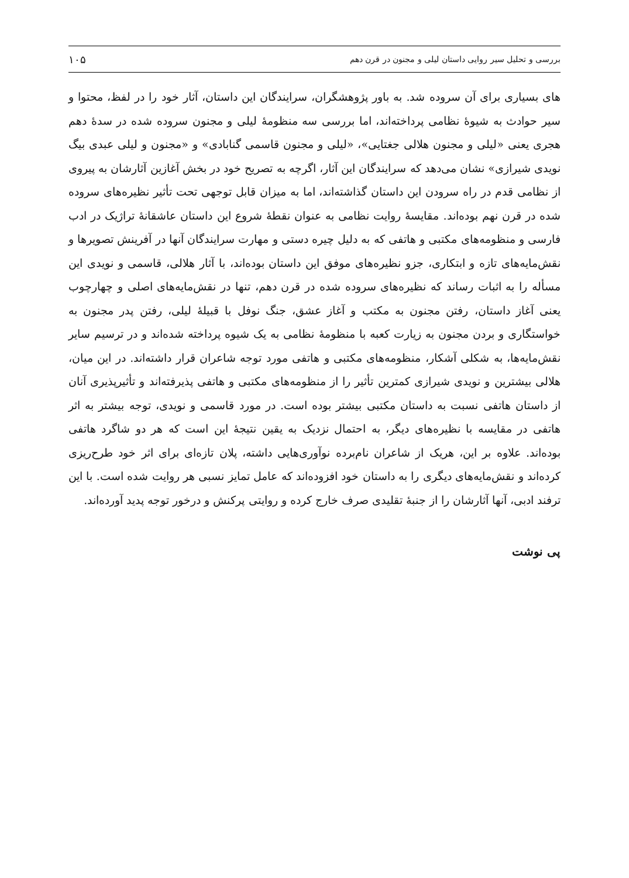بررسی و تحلیل سیر روایی داستان لیلی و مجنون در قرن دهم ۱۰۵
های بسیاری برای آن سروده شد. به باور پژوهشگران، سرایندگان این داستان، آثار خود را در لفظ، محتوا و سیر حوادث به شیوۀ نظامی پرداخته‌اند، اما بررسی سه منظومۀ لیلی و مجنون سروده شده در سدۀ دهم هجری یعنی «لیلی و مجنون هلالی جغتایی»، «لیلی و مجنون قاسمی گنابادی» و «مجنون و لیلی عبدی بیگ نویدی شیرازی» نشان می‌دهد که سرایندگان این آثار، اگرچه به تصریح خود در بخش آغازین آثارشان به پیروی از نظامی قدم در راه سرودن این داستان گذاشته‌اند، اما به میزان قابل توجهی تحت تأثیر نظیره‌های سروده شده در قرن نهم بوده‌اند. مقایسۀ روایت نظامی به عنوان نقطۀ شروع این داستان عاشقانۀ تراژیک در ادب فارسی و منظومه‌های مکتبی و هاتفی که به دلیل چیره دستی و مهارت سرایندگان آنها در آفرینش تصویرها و نقش‌مایه‌های تازه و ابتکاری، جزو نظیره‌های موفق این داستان بوده‌اند، با آثار هلالی، قاسمی و نویدی این مسأله را به اثبات رساند که نظیره‌های سروده شده در قرن دهم، تنها در نقش‌مایه‌های اصلی و چهارچوب یعنی آغاز داستان، رفتن مجنون به مکتب و آغاز عشق، جنگ نوفل با قبیلۀ لیلی، رفتن پدر مجنون به خواستگاری و بردن مجنون به زیارت کعبه با منظومۀ نظامی به یک شیوه پرداخته شده‌اند و در ترسیم سایر نقش‌مایه‌ها، به شکلی آشکار، منظومه‌های مکتبی و هاتفی مورد توجه شاعران قرار داشته‌اند. در این میان، هلالی بیشترین و نویدی شیرازی کمترین تأثیر را از منظومه‌های مکتبی و هاتفی پذیرفته‌اند و تأثیرپذیری آنان از داستان هاتفی نسبت به داستان مکتبی بیشتر بوده است. در مورد قاسمی و نویدی، توجه بیشتر به اثر هاتفی در مقایسه با نظیره‌های دیگر، به احتمال نزدیک به یقین نتیجۀ این است که هر دو شاگرد هاتفی بوده‌اند. علاوه بر این، هریک از شاعران نام‌برده نوآوری‌هایی داشته، پلان تازه‌ای برای اثر خود طرح‌ریزی کرده‌اند و نقش‌مایه‌های دیگری را به داستان خود افزوده‌اند که عامل تمایز نسبی هر روایت شده است. با این ترفند ادبی، آنها آثارشان را از جنبۀ تقلیدی صرف خارج کرده و روایتی پرکنش و درخور توجه پدید آورده‌اند.
پی نوشت